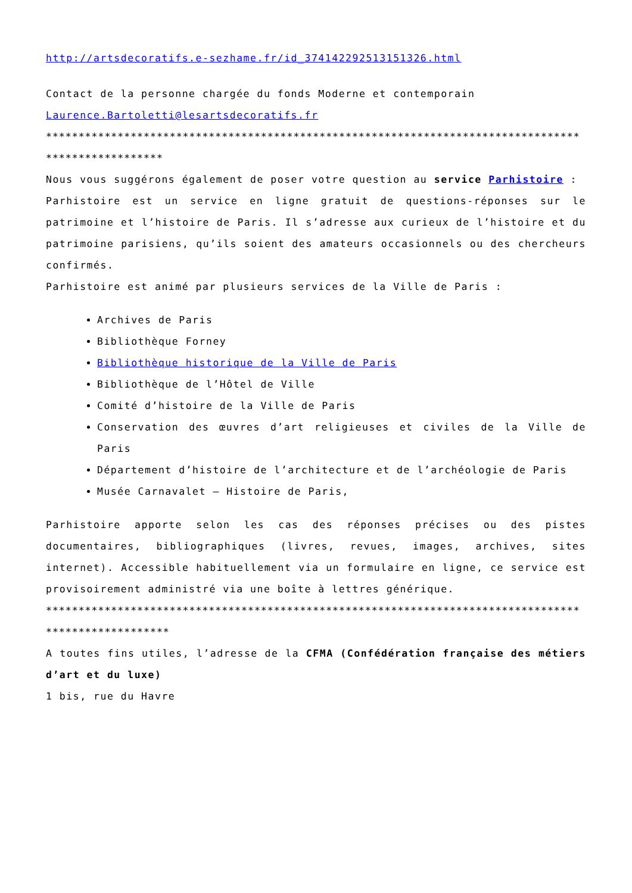http://artsdecoratifs.e-sezhame.fr/id_37414229251315132​6.html
Contact de la personne chargée du fonds Moderne et contemporain
Laurence.Bartoletti@lesartsdecoratifs.fr
****************************************************************************************************
Nous vous suggérons également de poser votre question au service Parhistoire :
Parhistoire est un service en ligne gratuit de questions-réponses sur le patrimoine et l’histoire de Paris. Il s’adresse aux curieux de l’histoire et du patrimoine parisiens, qu’ils soient des amateurs occasionnels ou des chercheurs confirmés.
Parhistoire est animé par plusieurs services de la Ville de Paris :
Archives de Paris
Bibliothèque Forney
Bibliothèque historique de la Ville de Paris
Bibliothèque de l’Hôtel de Ville
Comité d’histoire de la Ville de Paris
Conservation des œuvres d’art religieuses et civiles de la Ville de Paris
Département d’histoire de l’architecture et de l’archéologie de Paris
Musée Carnavalet – Histoire de Paris,
Parhistoire apporte selon les cas des réponses précises ou des pistes documentaires, bibliographiques (livres, revues, images, archives, sites internet). Accessible habituellement via un formulaire en ligne, ce service est provisoirement administré via une boîte à lettres générique.
*****************************************************************************************************
A toutes fins utiles, l’adresse de la CFMA (Confédération française des métiers d’art et du luxe)
1 bis, rue du Havre